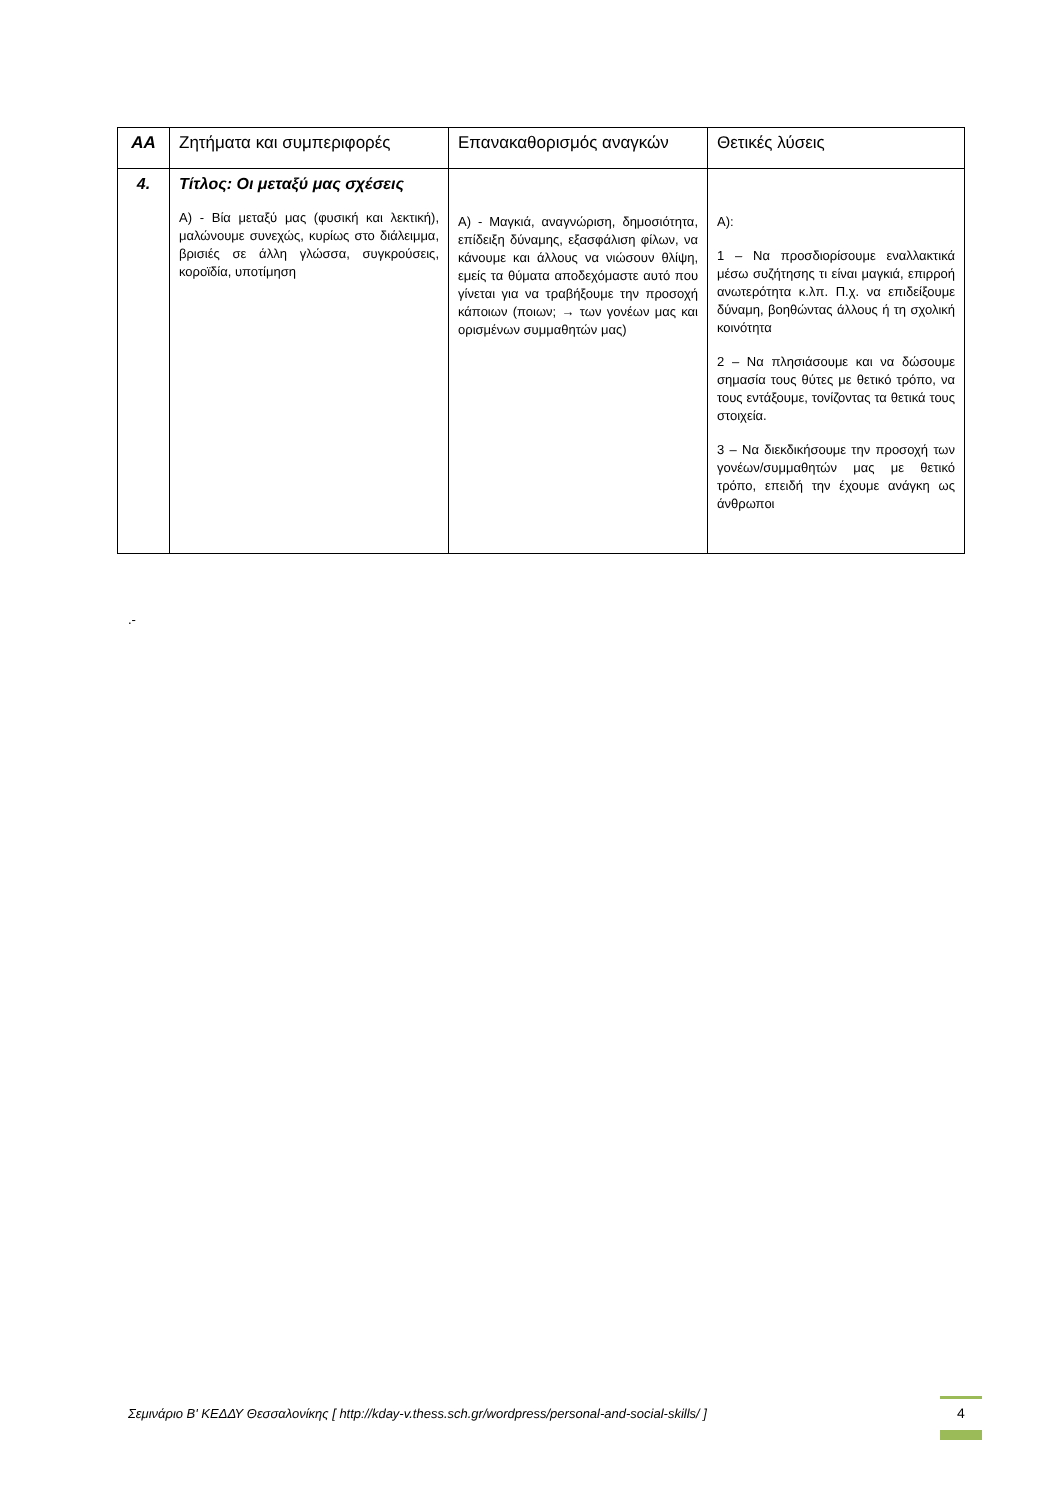| ΑΑ | Ζητήματα και συμπεριφορές | Επανακαθορισμός αναγκών | Θετικές λύσεις |
| --- | --- | --- | --- |
| 4. | Τίτλος: Οι μεταξύ μας σχέσεις Α) - Βία μεταξύ μας (φυσική και λεκτική), μαλώνουμε συνεχώς, κυρίως στο διάλειμμα, βρισιές σε άλλη γλώσσα, συγκρούσεις, κοροϊδία, υποτίμηση | Α) - Μαγκιά, αναγνώριση, δημοσιότητα, επίδειξη δύναμης, εξασφάλιση φίλων, να κάνουμε και άλλους να νιώσουν θλίψη, εμείς τα θύματα αποδεχόμαστε αυτό που γίνεται για να τραβήξουμε την προσοχή κάποιων (ποιων; → των γονέων μας και ορισμένων συμμαθητών μας) | Α): 1 – Να προσδιορίσουμε εναλλακτικά μέσω συζήτησης τι είναι μαγκιά, επιρροή ανωτερότητα κ.λπ. Π.χ. να επιδείξουμε δύναμη, βοηθώντας άλλους ή τη σχολική κοινότητα 2 – Να πλησιάσουμε και να δώσουμε σημασία τους θύτες με θετικό τρόπο, να τους εντάξουμε, τονίζοντας τα θετικά τους στοιχεία. 3 – Να διεκδικήσουμε την προσοχή των γονέων/συμμαθητών μας με θετικό τρόπο, επειδή την έχουμε ανάγκη ως άνθρωποι |
.-
Σεμινάριο Β' ΚΕΔΔΥ Θεσσαλονίκης [ http://kday-v.thess.sch.gr/wordpress/personal-and-social-skills/ ]
4